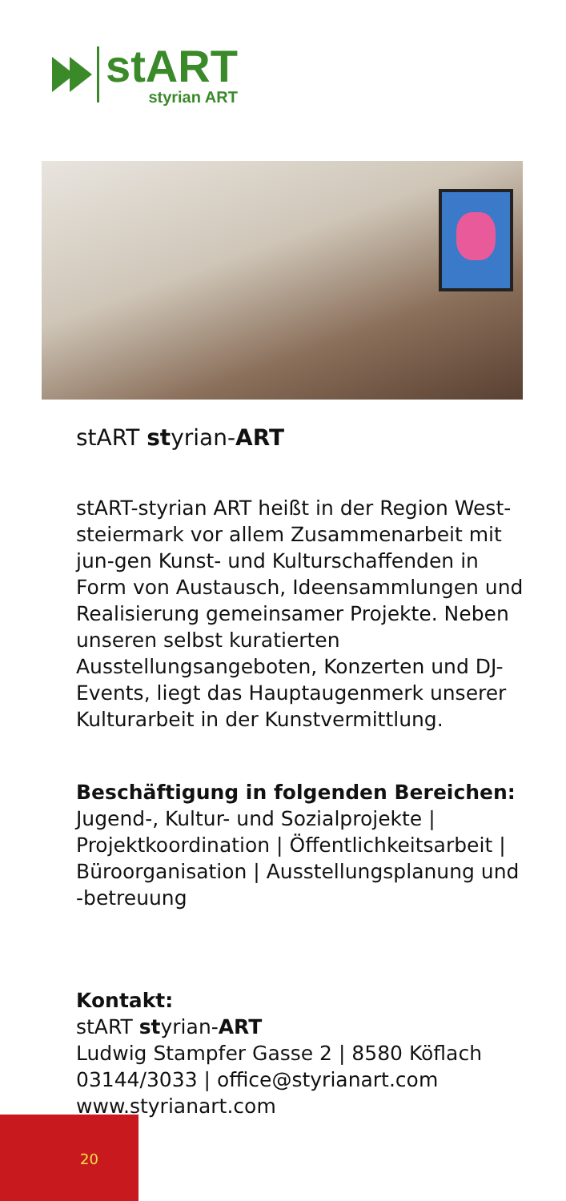stART
styrian ART
stART styrian-ART
stART-styrian ART heißt in der Region West-steiermark vor allem Zusammenarbeit mit jun-gen Kunst- und Kulturschaffenden in Form von Austausch, Ideensammlungen und Realisierung gemeinsamer Projekte. Neben unseren selbst kuratierten Ausstellungsangeboten, Konzerten und DJ-Events, liegt das Hauptaugenmerk unserer Kulturarbeit in der Kunstvermittlung.
Beschäftigung in folgenden Bereichen:
Jugend-, Kultur- und Sozialprojekte | Projektkoordination | Öffentlichkeitsarbeit | Büroorganisation | Ausstellungsplanung und -betreuung
Kontakt:
stART styrian-ART
Ludwig Stampfer Gasse 2 | 8580 Köflach
03144/3033 | office@styrianart.com
www.styrianart.com
20